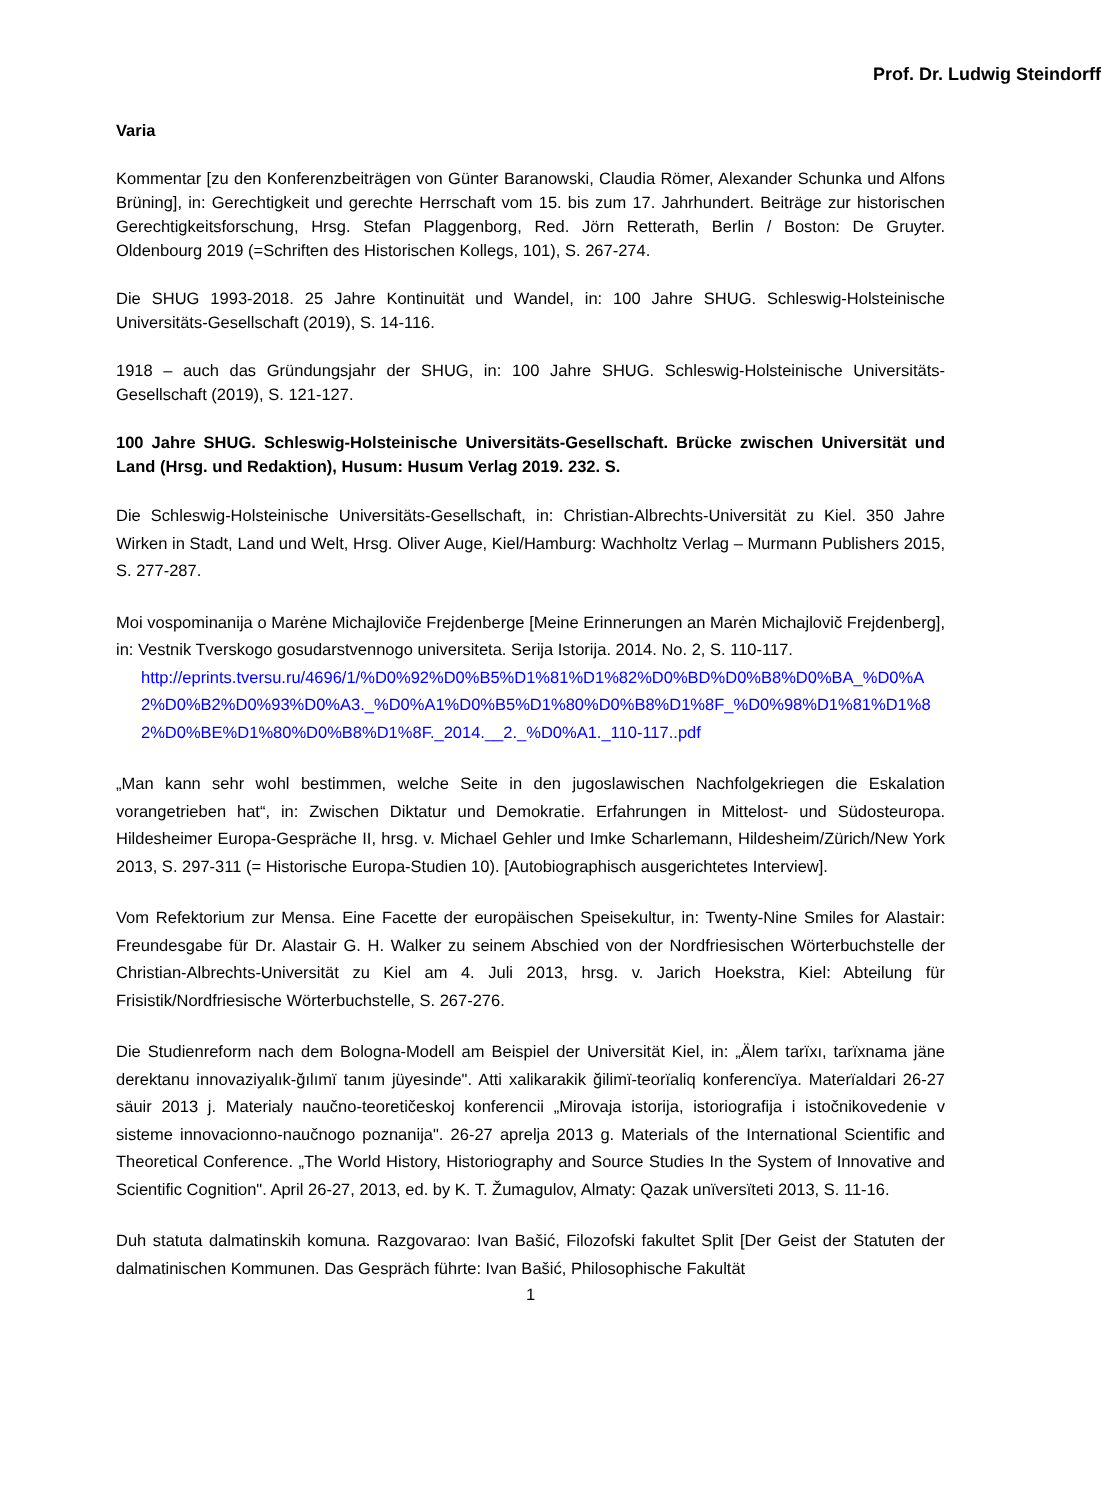Prof. Dr. Ludwig Steindorff
Varia
Kommentar [zu den Konferenzbeiträgen von Günter Baranowski, Claudia Römer, Alexander Schunka und Alfons Brüning], in: Gerechtigkeit und gerechte Herrschaft vom 15. bis zum 17. Jahrhundert. Beiträge zur historischen Gerechtigkeitsforschung, Hrsg. Stefan Plaggenborg, Red. Jörn Retterath, Berlin / Boston: De Gruyter. Oldenbourg 2019 (=Schriften des Historischen Kollegs, 101), S. 267-274.
Die SHUG 1993-2018. 25 Jahre Kontinuität und Wandel, in: 100 Jahre SHUG. Schleswig-Holsteinische Universitäts-Gesellschaft (2019), S. 14-116.
1918 – auch das Gründungsjahr der SHUG, in: 100 Jahre SHUG. Schleswig-Holsteinische Universitäts-Gesellschaft (2019), S. 121-127.
100 Jahre SHUG. Schleswig-Holsteinische Universitäts-Gesellschaft. Brücke zwischen Universität und Land (Hrsg. und Redaktion), Husum: Husum Verlag 2019. 232. S.
Die Schleswig-Holsteinische Universitäts-Gesellschaft, in: Christian-Albrechts-Universität zu Kiel. 350 Jahre Wirken in Stadt, Land und Welt, Hrsg. Oliver Auge, Kiel/Hamburg: Wachholtz Verlag – Murmann Publishers 2015, S. 277-287.
Moi vospominanija o Marėne Michajloviče Frejdenberge [Meine Erinnerungen an Marėn Michajlovič Frejdenberg], in: Vestnik Tverskogo gosudarstvennogo universiteta. Serija Istorija. 2014. No. 2, S. 110-117.
http://eprints.tversu.ru/4696/1/%D0%92%D0%B5%D1%81%D1%82%D0%BD%D0%B8%D0%BA_%D0%A2%D0%B2%D0%93%D0%A3._%D0%A1%D0%B5%D1%80%D0%B8%D1%8F_%D0%98%D1%81%D1%82%D0%BE%D1%80%D0%B8%D1%8F._2014.__2._%D0%A1._110-117..pdf
„Man kann sehr wohl bestimmen, welche Seite in den jugoslawischen Nachfolgekriegen die Eskalation vorangetrieben hat“, in: Zwischen Diktatur und Demokratie. Erfahrungen in Mittelost- und Südosteuropa. Hildesheimer Europa-Gespräche II, hrsg. v. Michael Gehler und Imke Scharlemann, Hildesheim/Zürich/New York 2013, S. 297-311 (= Historische Europa-Studien 10). [Autobiographisch ausgerichtetes Interview].
Vom Refektorium zur Mensa. Eine Facette der europäischen Speisekultur, in: Twenty-Nine Smiles for Alastair: Freundesgabe für Dr. Alastair G. H. Walker zu seinem Abschied von der Nordfriesischen Wörterbuchstelle der Christian-Albrechts-Universität zu Kiel am 4. Juli 2013, hrsg. v. Jarich Hoekstra, Kiel: Abteilung für Frisistik/Nordfriesische Wörterbuchstelle, S. 267-276.
Die Studienreform nach dem Bologna-Modell am Beispiel der Universität Kiel, in: „Älem tarïxı, tarïxnama jäne derektanu innovaziyalık-ğılımï tanım jüyesinde". Atti xalikarakik ğilimï-teorïaliq konferencïya. Materïaldari 26-27 säuir 2013 j. Materialy naučno-teoretičeskoj konferencii „Mirovaja istorija, istoriografija i istočnikovedenie v sisteme innovacionno-naučnogo poznanija". 26-27 aprelja 2013 g. Materials of the International Scientific and Theoretical Conference. „The World History, Historiography and Source Studies In the System of Innovative and Scientific Cognition". April 26-27, 2013, ed. by K. T. Žumagulov, Almaty: Qazak unïversïteti 2013, S. 11-16.
Duh statuta dalmatinskih komuna. Razgovarao: Ivan Bašić, Filozofski fakultet Split [Der Geist der Statuten der dalmatinischen Kommunen. Das Gespräch führte: Ivan Bašić, Philosophische Fakultät
1